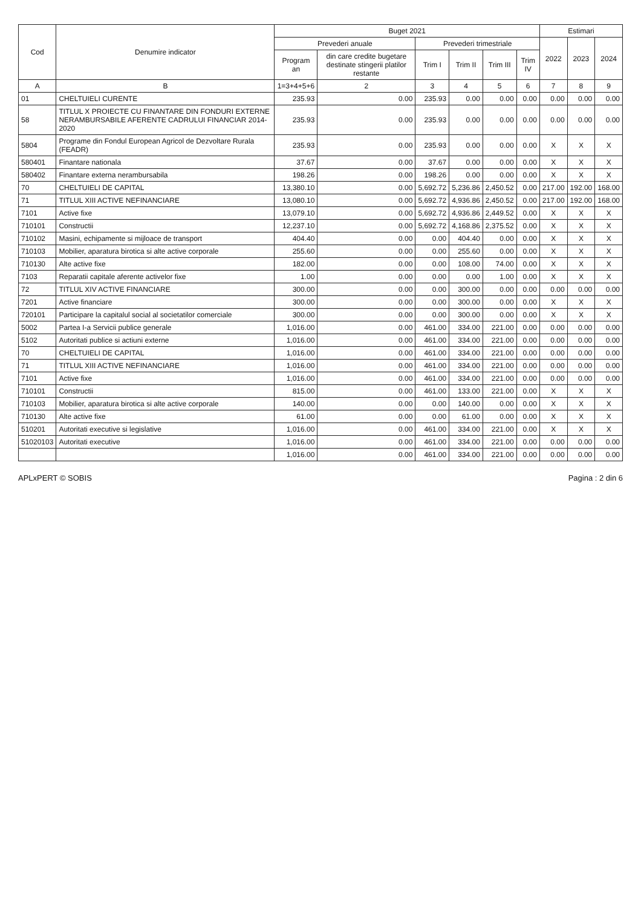| Cod | Denumire indicator | Buget 2021 | | | | | | Estimari | | |
| --- | --- | --- | --- | --- | --- | --- | --- | --- | --- | --- |
| | | Prevederi anuale | | Prevederi trimestriale | | | | 2022 | 2023 | 2024 |
| | | Program an | din care credite bugetare destinate stingerii platilor restante | Trim I | Trim II | Trim III | Trim IV | | | |
| A | B | 1=3+4+5+6 | 2 | 3 | 4 | 5 | 6 | 7 | 8 | 9 |
| 01 | CHELTUIELI CURENTE | 235.93 | 0.00 | 235.93 | 0.00 | 0.00 | 0.00 | 0.00 | 0.00 | 0.00 |
| 58 | TITLUL X PROIECTE CU FINANTARE DIN FONDURI EXTERNE NERAMBURSABILE AFERENTE CADRULUI FINANCIAR 2014- 2020 | 235.93 | 0.00 | 235.93 | 0.00 | 0.00 | 0.00 | 0.00 | 0.00 | 0.00 |
| 5804 | Programe din Fondul European Agricol de Dezvoltare Rurala (FEADR) | 235.93 | 0.00 | 235.93 | 0.00 | 0.00 | 0.00 | X | X | X |
| 580401 | Finantare nationala | 37.67 | 0.00 | 37.67 | 0.00 | 0.00 | 0.00 | X | X | X |
| 580402 | Finantare externa nerambursabila | 198.26 | 0.00 | 198.26 | 0.00 | 0.00 | 0.00 | X | X | X |
| 70 | CHELTUIELI DE CAPITAL | 13,380.10 | 0.00 | 5,692.72 | 5,236.86 | 2,450.52 | 0.00 | 217.00 | 192.00 | 168.00 |
| 71 | TITLUL XIII ACTIVE NEFINANCIARE | 13,080.10 | 0.00 | 5,692.72 | 4,936.86 | 2,450.52 | 0.00 | 217.00 | 192.00 | 168.00 |
| 7101 | Active fixe | 13,079.10 | 0.00 | 5,692.72 | 4,936.86 | 2,449.52 | 0.00 | X | X | X |
| 710101 | Constructii | 12,237.10 | 0.00 | 5,692.72 | 4,168.86 | 2,375.52 | 0.00 | X | X | X |
| 710102 | Masini, echipamente si mijloace de transport | 404.40 | 0.00 | 0.00 | 404.40 | 0.00 | 0.00 | X | X | X |
| 710103 | Mobilier, aparatura birotica si alte active corporale | 255.60 | 0.00 | 0.00 | 255.60 | 0.00 | 0.00 | X | X | X |
| 710130 | Alte active fixe | 182.00 | 0.00 | 0.00 | 108.00 | 74.00 | 0.00 | X | X | X |
| 7103 | Reparatii capitale aferente activelor fixe | 1.00 | 0.00 | 0.00 | 0.00 | 1.00 | 0.00 | X | X | X |
| 72 | TITLUL XIV ACTIVE FINANCIARE | 300.00 | 0.00 | 0.00 | 300.00 | 0.00 | 0.00 | 0.00 | 0.00 | 0.00 |
| 7201 | Active financiare | 300.00 | 0.00 | 0.00 | 300.00 | 0.00 | 0.00 | X | X | X |
| 720101 | Participare la capitalul social al societatilor comerciale | 300.00 | 0.00 | 0.00 | 300.00 | 0.00 | 0.00 | X | X | X |
| 5002 | Partea I-a Servicii publice generale | 1,016.00 | 0.00 | 461.00 | 334.00 | 221.00 | 0.00 | 0.00 | 0.00 | 0.00 |
| 5102 | Autoritati publice si actiuni externe | 1,016.00 | 0.00 | 461.00 | 334.00 | 221.00 | 0.00 | 0.00 | 0.00 | 0.00 |
| 70 | CHELTUIELI DE CAPITAL | 1,016.00 | 0.00 | 461.00 | 334.00 | 221.00 | 0.00 | 0.00 | 0.00 | 0.00 |
| 71 | TITLUL XIII ACTIVE NEFINANCIARE | 1,016.00 | 0.00 | 461.00 | 334.00 | 221.00 | 0.00 | 0.00 | 0.00 | 0.00 |
| 7101 | Active fixe | 1,016.00 | 0.00 | 461.00 | 334.00 | 221.00 | 0.00 | 0.00 | 0.00 | 0.00 |
| 710101 | Constructii | 815.00 | 0.00 | 461.00 | 133.00 | 221.00 | 0.00 | X | X | X |
| 710103 | Mobilier, aparatura birotica si alte active corporale | 140.00 | 0.00 | 0.00 | 140.00 | 0.00 | 0.00 | X | X | X |
| 710130 | Alte active fixe | 61.00 | 0.00 | 0.00 | 61.00 | 0.00 | 0.00 | X | X | X |
| 510201 | Autoritati executive si legislative | 1,016.00 | 0.00 | 461.00 | 334.00 | 221.00 | 0.00 | X | X | X |
| 51020103 | Autoritati executive | 1,016.00 | 0.00 | 461.00 | 334.00 | 221.00 | 0.00 | 0.00 | 0.00 | 0.00 |
| | | 1,016.00 | 0.00 | 461.00 | 334.00 | 221.00 | 0.00 | 0.00 | 0.00 | 0.00 |
APLxPERT © SOBIS Pagina : 2 din 6